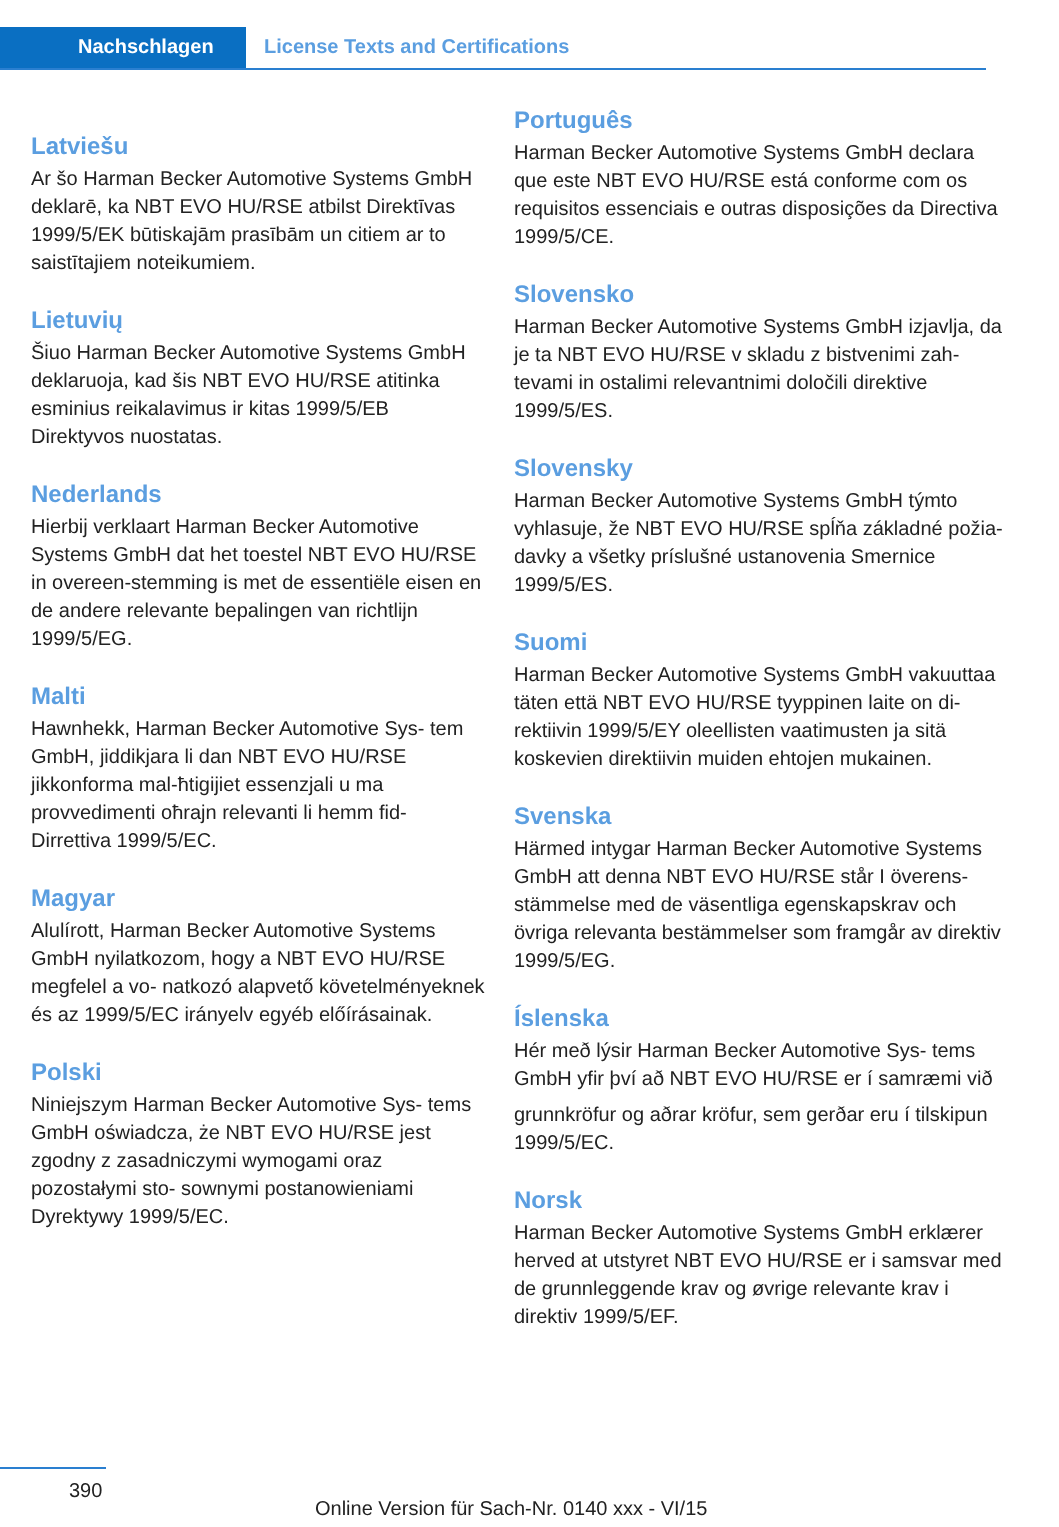Nachschlagen License Texts and Certifications
Latviešu
Ar šo Harman Becker Automotive Systems GmbH deklarē, ka NBT EVO HU/RSE atbilst Direktīvas 1999/5/EK būtiskajām prasībām un citiem ar to saistītajiem noteikumiem.
Lietuvių
Šiuo Harman Becker Automotive Systems GmbH deklaruoja, kad šis NBT EVO HU/RSE atitinka esminius reikalavimus ir kitas 1999/5/EB Direktyvos nuostatas.
Nederlands
Hierbij verklaart Harman Becker Automotive Systems GmbH dat het toestel NBT EVO HU/RSE in overeen-stemming is met de essentiële eisen en de andere relevante bepalingen van richtlijn 1999/5/EG.
Malti
Hawnhekk, Harman Becker Automotive Sys- tem GmbH, jiddikjara li dan NBT EVO HU/RSE jikkonforma mal-ħtigijiet essenzjali u ma provvedimenti oħrajn relevanti li hemm fid- Dirrettiva 1999/5/EC.
Magyar
Alulírott, Harman Becker Automotive Systems GmbH nyilatkozom, hogy a NBT EVO HU/RSE megfelel a vo- natkozó alapvető követelményeknek és az 1999/5/EC irányelv egyéb előírásainak.
Polski
Niniejszym Harman Becker Automotive Sys- tems GmbH oświadcza, że NBT EVO HU/RSE jest zgodny z zasadniczymi wymogami oraz pozostałymi sto- sownymi postanowieniami Dyrektywy 1999/5/EC.
Português
Harman Becker Automotive Systems GmbH declara que este NBT EVO HU/RSE está conforme com os requisitos essenciais e outras disposições da Directiva 1999/5/CE.
Slovensko
Harman Becker Automotive Systems GmbH izjavlja, da je ta NBT EVO HU/RSE v skladu z bistvenimi zah- tevami in ostalimi relevantnimi določili direktive 1999/5/ES.
Slovensky
Harman Becker Automotive Systems GmbH týmto vyhlasuje, že NBT EVO HU/RSE spĺňa základné požia- davky a všetky príslušné ustanovenia Smernice 1999/5/ES.
Suomi
Harman Becker Automotive Systems GmbH vakuuttaa täten että NBT EVO HU/RSE tyyppinen laite on di- rektiivin 1999/5/EY oleellisten vaatimusten ja sitä koskevien direktiivin muiden ehtojen mukainen.
Svenska
Härmed intygar Harman Becker Automotive Systems GmbH att denna NBT EVO HU/RSE står I överens- stämmelse med de väsentliga egenskapskrav och övriga relevanta bestämmelser som framgår av direktiv 1999/5/EG.
Íslenska
Hér með lýsir Harman Becker Automotive Sys- tems GmbH yfir því að NBT EVO HU/RSE er í samræmi við
grunnkröfur og aðrar kröfur, sem gerðar eru í tilskipun 1999/5/EC.
Norsk
Harman Becker Automotive Systems GmbH erklærer herved at utstyret NBT EVO HU/RSE er i samsvar med de grunnleggende krav og øvrige relevante krav i direktiv 1999/5/EF.
390
Online Version für Sach-Nr. 0140 xxx - VI/15